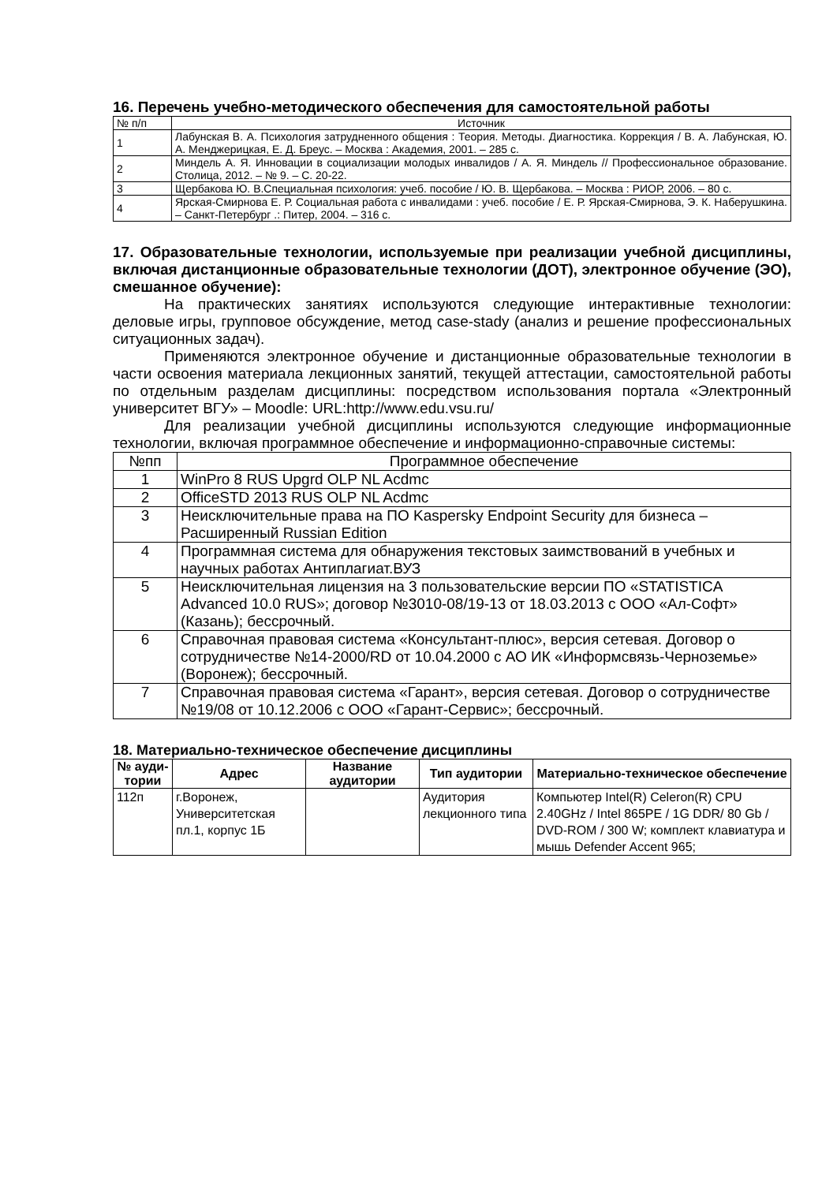16. Перечень учебно-методического обеспечения для самостоятельной работы
| № п/п | Источник |
| 1 | Лабунская В. А. Психология затрудненного общения : Теория. Методы. Диагностика. Коррекция / В. А. Лабунская, Ю. А. Менджерицкая, Е. Д. Бреус. – Москва : Академия, 2001. – 285 с. |
| 2 | Миндель А. Я. Инновации в социализации молодых инвалидов / А. Я. Миндель // Профессиональное образование. Столица, 2012. – № 9. – С. 20-22. |
| 3 | Щербакова Ю. В.Специальная психология: учеб. пособие / Ю. В. Щербакова. – Москва : РИОР, 2006. – 80 с. |
| 4 | Ярская-Смирнова Е. Р. Социальная работа с инвалидами : учеб. пособие / Е. Р. Ярская-Смирнова, Э. К. Наберушкина. – Санкт-Петербург .: Питер, 2004. – 316 с. |
17. Образовательные технологии, используемые при реализации учебной дисциплины, включая дистанционные образовательные технологии (ДОТ), электронное обучение (ЭО), смешанное обучение):
На практических занятиях используются следующие интерактивные технологии: деловые игры, групповое обсуждение, метод case-stady (анализ и решение профессиональных ситуационных задач).
Применяются электронное обучение и дистанционные образовательные технологии в части освоения материала лекционных занятий, текущей аттестации, самостоятельной работы по отдельным разделам дисциплины: посредством использования портала «Электронный университет ВГУ» – Moodle: URL:http://www.edu.vsu.ru/
Для реализации учебной дисциплины используются следующие информационные технологии, включая программное обеспечение и информационно-справочные системы:
| №пп | Программное обеспечение |
| 1 | WinPro 8 RUS Upgrd OLP NL Acdmc |
| 2 | OfficeSTD 2013 RUS OLP NL Acdmc |
| 3 | Неисключительные права на ПО Kaspersky Endpoint Security для бизнеса – Расширенный Russian Edition |
| 4 | Программная система для обнаружения текстовых заимствований в учебных и научных работах Антиплагиат.ВУЗ |
| 5 | Неисключительная лицензия на 3 пользовательские версии ПО «STATISTICA Advanced 10.0 RUS»; договор №3010-08/19-13 от 18.03.2013 с ООО «Ал-Софт» (Казань); бессрочный. |
| 6 | Справочная правовая система «Консультант-плюс», версия сетевая. Договор о сотрудничестве №14-2000/RD от 10.04.2000 с АО ИК «Информсвязь-Черноземье» (Воронеж); бессрочный. |
| 7 | Справочная правовая система «Гарант», версия сетевая. Договор о сотрудничестве №19/08 от 10.12.2006 с ООО «Гарант-Сервис»; бессрочный. |
18. Материально-техническое обеспечение дисциплины
| № ауди-тории | Адрес | Название аудитории | Тип аудитории | Материально-техническое обеспечение |
| --- | --- | --- | --- | --- |
| 112п | г.Воронеж, Университетская пл.1, корпус 1Б | | Аудитория лекционного типа | Компьютер Intel(R) Celeron(R) CPU 2.40GHz / Intel 865PE / 1G DDR/ 80 Gb / DVD-ROM / 300 W; комплект клавиатура и мышь Defender Accent 965; |